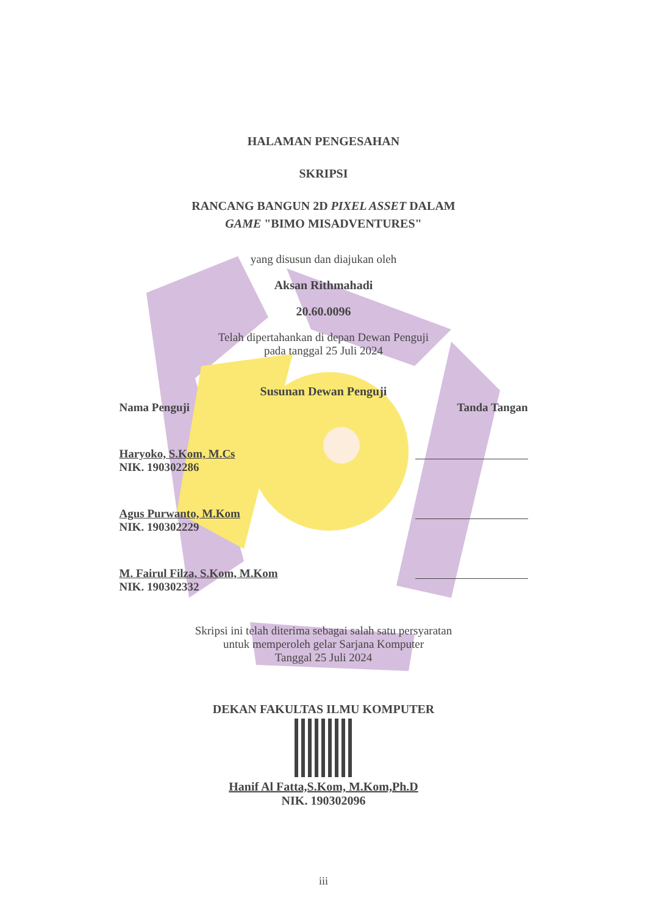HALAMAN PENGESAHAN
SKRIPSI
RANCANG BANGUN 2D PIXEL ASSET DALAM
GAME "BIMO MISADVENTURES"
yang disusun dan diajukan oleh
Aksan Rithmahadi
20.60.0096
Telah dipertahankan di depan Dewan Penguji
pada tanggal 25 Juli 2024
Susunan Dewan Penguji
Nama Penguji Tanda Tangan
Haryoko, S.Kom, M.Cs
NIK. 190302286
Agus Purwanto, M.Kom
NIK. 190302229
M. Fairul Filza, S.Kom, M.Kom
NIK. 190302332
Skripsi ini telah diterima sebagai salah satu persyaratan
untuk memperoleh gelar Sarjana Komputer
Tanggal 25 Juli 2024
DEKAN FAKULTAS ILMU KOMPUTER
Hanif Al Fatta,S.Kom, M.Kom,Ph.D
NIK. 190302096
iii